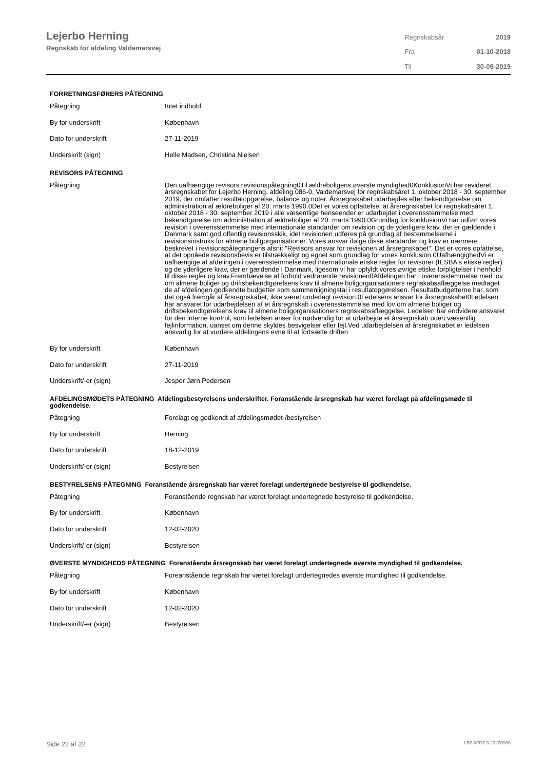Lejerbo Herning
Regnskab for afdeling Valdemarsvej
| Regnskabsår | 2019 |
| Fra | 01-10-2018 |
| Til | 30-09-2019 |
FORRETNINGSFØRERS PÅTEGNING
| Påtegning | Intet indhold |
| By for underskrift | København |
| Dato for underskrift | 27-11-2019 |
| Underskrift (sign) | Helle Madsen, Christina Nielsen |
REVISORS PÅTEGNING
| Påtegning | Den uafhængige revisors revisionspåtegning0Til ældreboligens øverste myndighed0KonklusionVi har revideret årsregnskabet for Lejerbo Herning, afdeling 086-0, Valdemarsvej for regnskabsåret 1. oktober 2018 - 30. september 2019, der omfatter resultatopgørelse, balance og noter. Årsregnskabet udarbejdes efter bekendtgørelse om administration af ældreboliger af 20. marts 1990.0Det er vores opfattelse, at årsregnskabet for regnskabsåret 1. oktober 2018 - 30. september 2019 i alle væsentlige henseender er udarbejdet i overensstemmelse med bekendtgørelse om administration af ældreboliger af 20. marts 1990.0Grundlag for konklusionVi har udført vores revision i overensstemmelse med internationale standarder om revision og de yderligere krav, der er gældende i Danmark samt god offentlig revisionsskik, idet revisionen udføres på grundlag af bestemmelserne i revisionsinstruks for almene boligorganisationer. Vores ansvar ifølge disse standarder og krav er nærmere beskrevet i revisionspåtegningens afsnit "Revisors ansvar for revisionen af årsregnskabet". Det er vores opfattelse, at det opnåede revisionsbevis er tilstrækkeligt og egnet som grundlag for vores konklusion.0UafhængighedVi er uafhængige af afdelingen i overensstemmelse med internationale etiske regler for revisorer (IESBA's etiske regler) og de yderligere krav, der er gældende i Danmark, ligesom vi har opfyldt vores øvrige etiske forpligtelser i henhold til disse regler og krav.Fremhævelse af forhold vedrørende revisionen0Afdelingen har i overensstemmelse med lov om almene boliger og driftsbekendtgørelsens krav til almene boligorganisationers regnskabsaflæggelse medtaget de af afdelingen godkendte budgetter som sammenligningstal i resultatopgørelsen. Resultatbudgetterne har, som det også fremgår af årsregnskabet, ikke været underlagt revision.0Ledelsens ansvar for årsregnskabet0Ledelsen har ansvaret for udarbejdelsen af et årsregnskab i overensstemmelse med lov om almene boliger og driftsbekendtgørelsens krav til almene boligorganisationers regnskabsaflæggelse. Ledelsen har endvidere ansvaret for den interne kontrol, som ledelsen anser for nødvendig for at udarbejde et årsregnskab uden væsentlig fejlinformation, uanset om denne skyldes besvigelser eller fejl.Ved udarbejdelsen af årsregnskabet er ledelsen ansvarlig for at vurdere afdelingens evne til at fortsætte driften |
| By for underskrift | København |
| Dato for underskrift | 27-11-2019 |
| Underskrift/-er (sign) | Jesper Jørn Pedersen |
AFDELINGSMØDETS PÅTEGNING Afdelingsbestyrelsens underskrifter. Foranstående årsregnskab har været forelagt på afdelingsmøde til godkendelse.
| Påtegning | Forelagt og godkendt af afdelingsmødet-/bestyrelsen |
| By for underskrift | Herning |
| Dato for underskrift | 18-12-2019 |
| Underskrift/-er (sign) | Bestyrelsen |
BESTYRELSENS PÅTEGNING Foranstående årsregnskab har været forelagt undertegnede bestyrelse til godkendelse.
| Påtegning | Foranstående regnskab har været forelagt undertegnede bestyrelse til godkendelse. |
| By for underskrift | København |
| Dato for underskrift | 12-02-2020 |
| Underskrift/-er (sign) | Bestyrelsen |
ØVERSTE MYNDIGHEDS PÅTEGNING Foranstående årsregnskab har været forelagt undertegnede øverste myndighed til godkendelse.
| Påtegning | Foreanstående regnskab har været forelagt undertegnedes øverste mundighed til godkendelse. |
| By for underskrift | København |
| Dato for underskrift | 12-02-2020 |
| Underskrift/-er (sign) | Bestyrelsen |
Side 22 af 22 LBF.AFD7.3.20220906